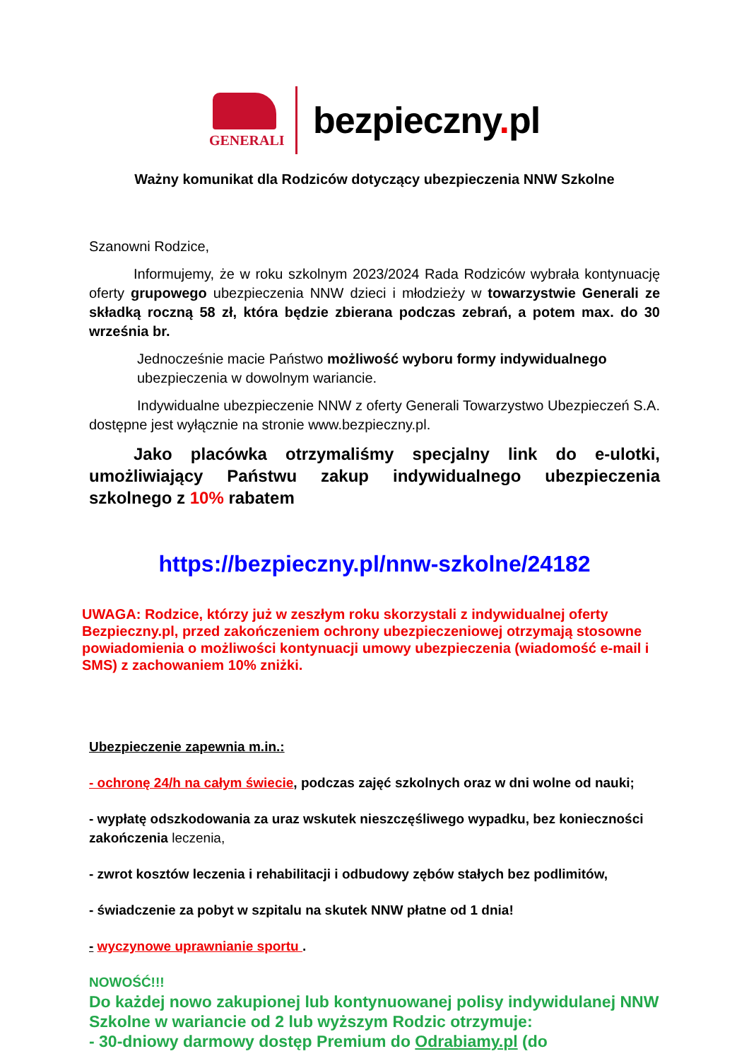GENERALI
bezpieczny. pl
Ważny komunikat dla Rodziców dotyczący ubezpieczenia NNW Szkolne
Szanowni Rodzice,
Informujemy, że w roku szkolnym 2023/2024 Rada Rodziców wybrała kontynuację oferty grupowego ubezpieczenia NNW dzieci i młodzieży w towarzystwie Generali ze składką roczną 58 zł, która będzie zbierana podczas zebrań, a potem max. do 30 września br.
Jednocześnie macie Państwo możliwość wyboru formy indywidualnego ubezpieczenia w dowolnym wariancie.
Indywidualne ubezpieczenie NNW z oferty Generali Towarzystwo Ubezpieczeń S.A. dostępne jest wyłącznie na stronie www.bezpieczny.pl.
Jako placówka otrzymaliśmy specjalny link do e-ulotki, umożliwiający Państwu zakup indywidualnego ubezpieczenia szkolnego z 10% rabatem
https://bezpieczny.pl/nnw-szkolne/24182
UWAGA: Rodzice, którzy już w zeszłym roku skorzystali z indywidualnej oferty Bezpieczny.pl, przed zakończeniem ochrony ubezpieczeniowej otrzymają stosowne powiadomienia o możliwości kontynuacji umowy ubezpieczenia (wiadomość e-mail i SMS) z zachowaniem 10% zniżki.
Ubezpieczenie zapewnia m.in.:
- ochronę 24/h na całym świecie, podczas zajęć szkolnych oraz w dni wolne od nauki;
- wypłatę odszkodowania za uraz wskutek nieszczęśliwego wypadku, bez konieczności zakończenia leczenia,
- zwrot kosztów leczenia i rehabilitacji i odbudowy zębów stałych bez podlimitów,
- świadczenie za pobyt w szpitalu na skutek NNW płatne od 1 dnia!
- wyczynowe uprawnianie sportu .
NOWOŚĆ!!!
Do każdej nowo zakupionej lub kontynuowanej polisy indywidulanej NNW Szkolne w wariancie od 2 lub wyższym Rodzic otrzymuje:
- 30-dniowy darmowy dostęp Premium do Odrabiamy.pl (do